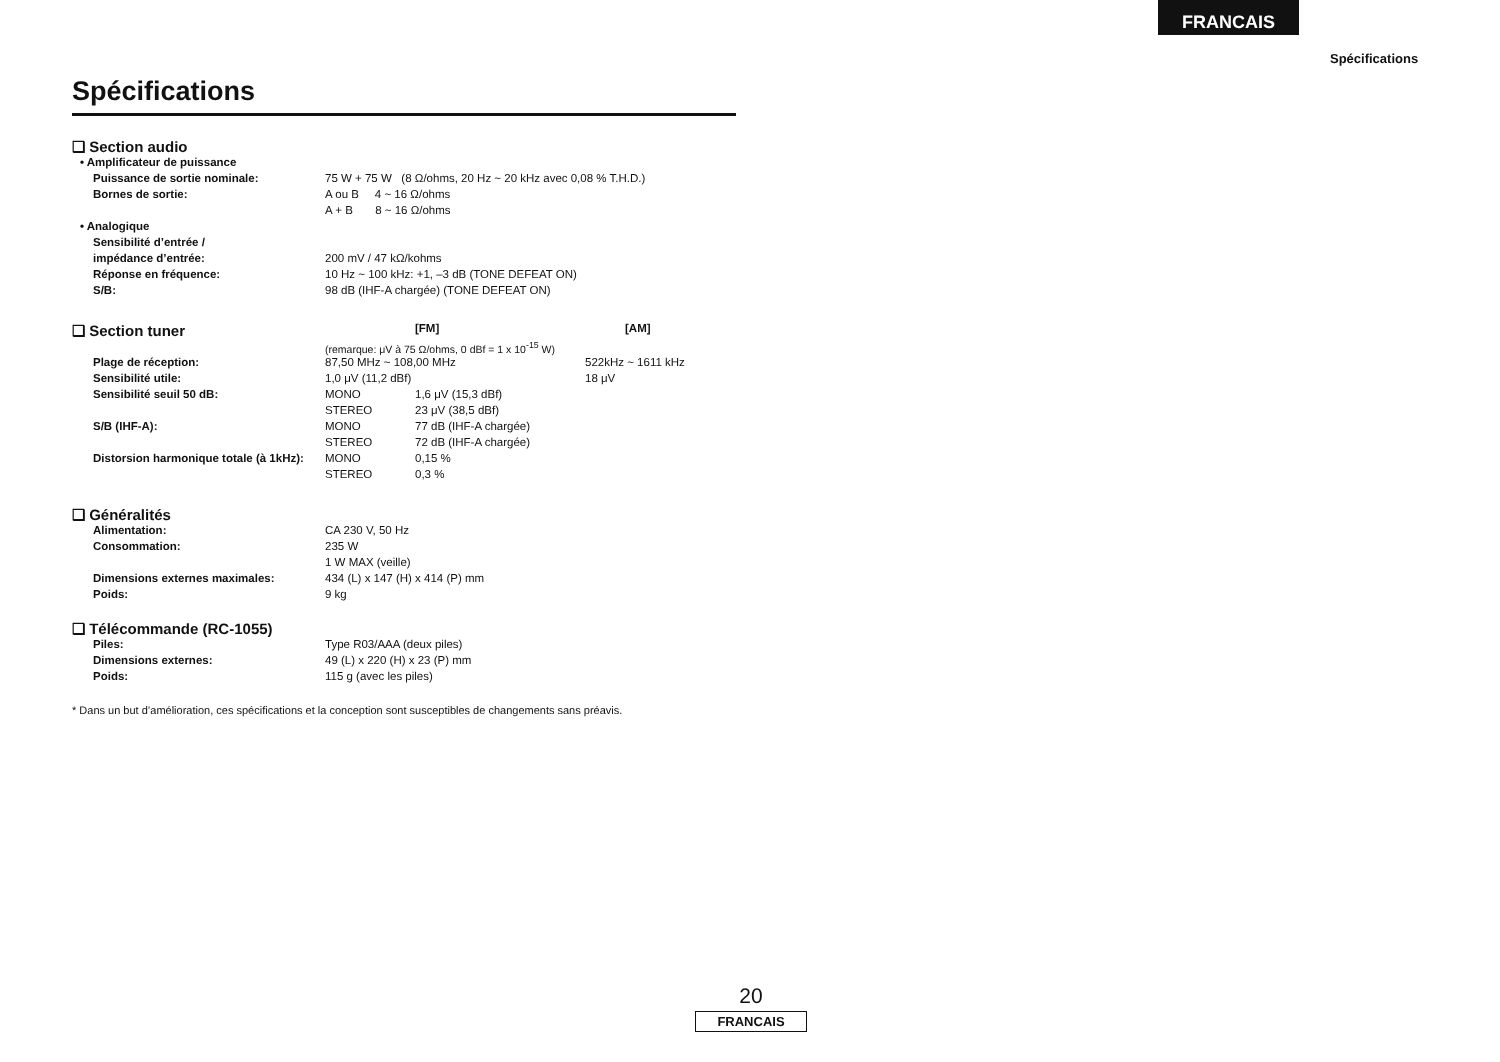FRANCAIS
Spécifications
Spécifications
❑ Section audio
| • Amplificateur de puissance | |
| Puissance de sortie nominale: | 75 W + 75 W (8 Ω/ohms, 20 Hz ~ 20 kHz avec 0,08 % T.H.D.) |
| Bornes de sortie: | A ou B 4 ~ 16 Ω/ohms |
| | A + B 8 ~ 16 Ω/ohms |
| • Analogique | |
| Sensibilité d’entrée / | |
| impédance d’entrée: | 200 mV / 47 kΩ/kohms |
| Réponse en fréquence: | 10 Hz ~ 100 kHz: +1, –3 dB (TONE DEFEAT ON) |
| S/B: | 98 dB (IHF-A chargée) (TONE DEFEAT ON) |
| ❑ Section tuner | | [FM] | [AM] |
| | (remarque: μV à 75 Ω/ohms, 0 dBf = 1 x 10<sup>-15</sup> W) | | |
| Plage de réception: | 87,50 MHz ~ 108,00 MHz | | 522kHz ~ 1611 kHz |
| Sensibilité utile: | 1,0 μV (11,2 dBf) | | 18 μV |
| Sensibilité seuil 50 dB: | MONO | 1,6 μV (15,3 dBf) | |
| | STEREO | 23 μV (38,5 dBf) | |
| S/B (IHF-A): | MONO | 77 dB (IHF-A chargée) | |
| | STEREO | 72 dB (IHF-A chargée) | |
| Distorsion harmonique totale (à 1kHz): | MONO | 0,15 % | |
| | STEREO | 0,3 % | |
❑ Généralités
| Alimentation: | CA 230 V, 50 Hz |
| Consommation: | 235 W |
| | 1 W MAX (veille) |
| Dimensions externes maximales: | 434 (L) x 147 (H) x 414 (P) mm |
| Poids: | 9 kg |
❑ Télécommande (RC-1055)
| Piles: | Type R03/AAA (deux piles) |
| Dimensions externes: | 49 (L) x 220 (H) x 23 (P) mm |
| Poids: | 115 g (avec les piles) |
* Dans un but d’amélioration, ces spécifications et la conception sont susceptibles de changements sans préavis.
20
FRANCAIS